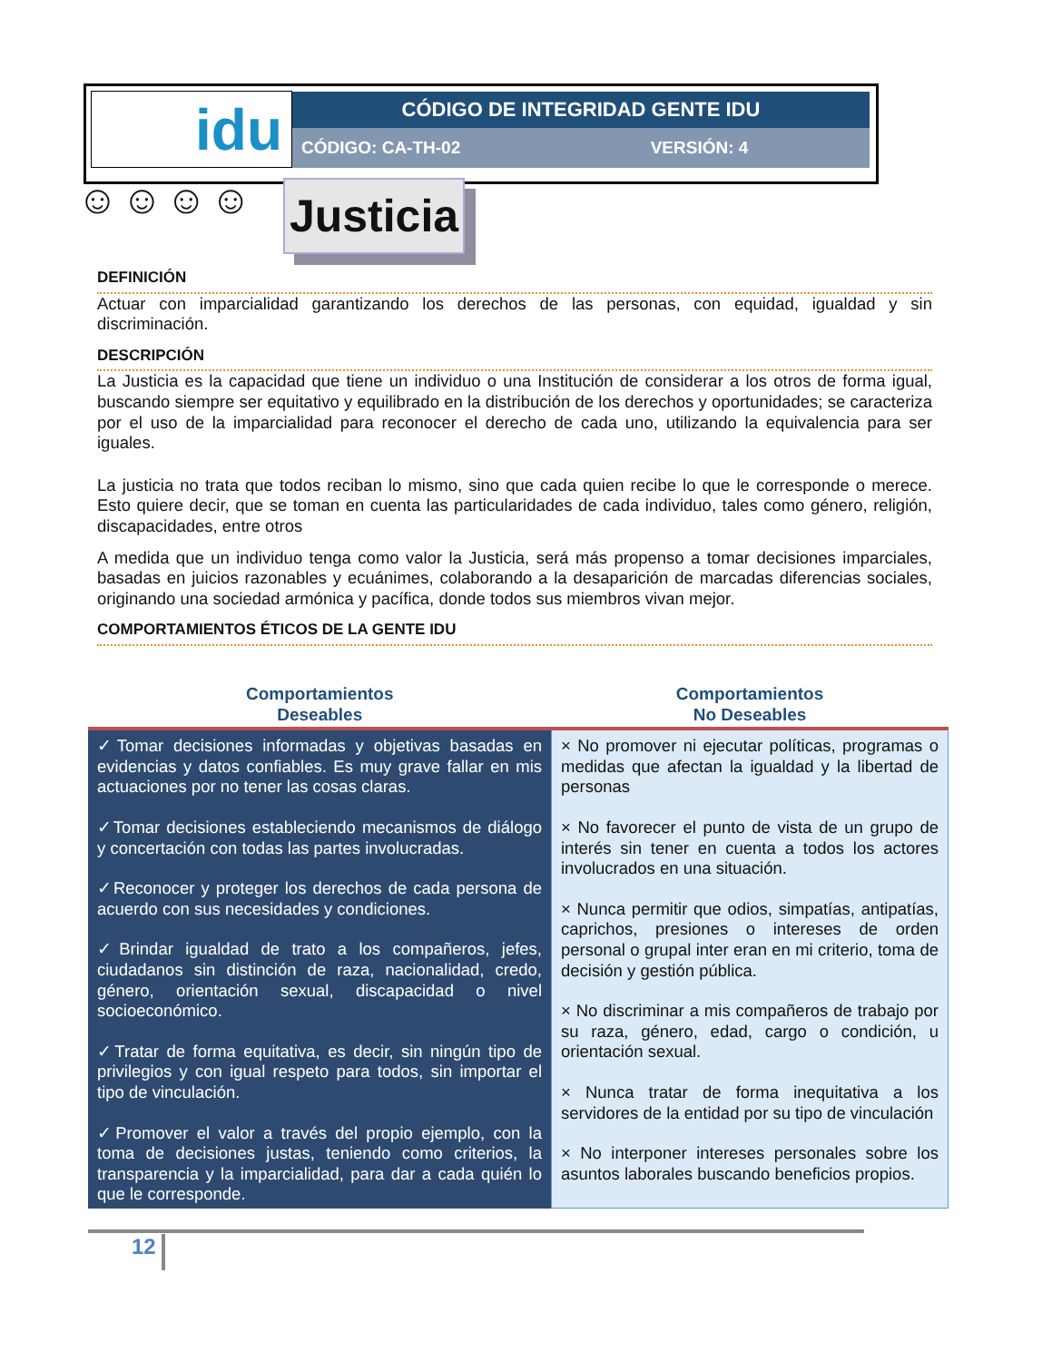| idu | CÓDIGO DE INTEGRIDAD GENTE IDU | |
| | CÓDIGO: CA-TH-02 | VERSIÓN: 4 |
☺☺☺☺
Justicia
DEFINICIÓN
Actuar con imparcialidad garantizando los derechos de las personas, con equidad, igualdad y sin discriminación.
DESCRIPCIÓN
La Justicia es la capacidad que tiene un individuo o una Institución de considerar a los otros de forma igual, buscando siempre ser equitativo y equilibrado en la distribución de los derechos y oportunidades; se caracteriza por el uso de la imparcialidad para reconocer el derecho de cada uno, utilizando la equivalencia para ser iguales.
La justicia no trata que todos reciban lo mismo, sino que cada quien recibe lo que le corresponde o merece. Esto quiere decir, que se toman en cuenta las particularidades de cada individuo, tales como género, religión, discapacidades, entre otros
A medida que un individuo tenga como valor la Justicia, será más propenso a tomar decisiones imparciales, basadas en juicios razonables y ecuánimes, colaborando a la desaparición de marcadas diferencias sociales, originando una sociedad armónica y pacífica, donde todos sus miembros vivan mejor.
COMPORTAMIENTOS ÉTICOS DE LA GENTE IDU
| Comportamientos Deseables | Comportamientos No Deseables |
| --- | --- |
| ✓Tomar decisiones informadas y objetivas basadas en evidencias y datos confiables. Es muy grave fallar en mis actuaciones por no tener las cosas claras. ✓Tomar decisiones estableciendo mecanismos de diálogo y concertación con todas las partes involucradas. ✓Reconocer y proteger los derechos de cada persona de acuerdo con sus necesidades y condiciones. ✓Brindar igualdad de trato a los compañeros, jefes, ciudadanos sin distinción de raza, nacionalidad, credo, género, orientación sexual, discapacidad o nivel socioeconómico. ✓Tratar de forma equitativa, es decir, sin ningún tipo de privilegios y con igual respeto para todos, sin importar el tipo de vinculación. ✓Promover el valor a través del propio ejemplo, con la toma de decisiones justas, teniendo como criterios, la transparencia y la imparcialidad, para dar a cada quién lo que le corresponde. | × No promover ni ejecutar políticas, programas o medidas que afectan la igualdad y la libertad de personas × No favorecer el punto de vista de un grupo de interés sin tener en cuenta a todos los actores involucrados en una situación. × Nunca permitir que odios, simpatías, antipatías, caprichos, presiones o intereses de orden personal o grupal inter eran en mi criterio, toma de decisión y gestión pública. × No discriminar a mis compañeros de trabajo por su raza, género, edad, cargo o condición, u orientación sexual. × Nunca tratar de forma inequitativa a los servidores de la entidad por su tipo de vinculación × No interponer intereses personales sobre los asuntos laborales buscando beneficios propios. |
12